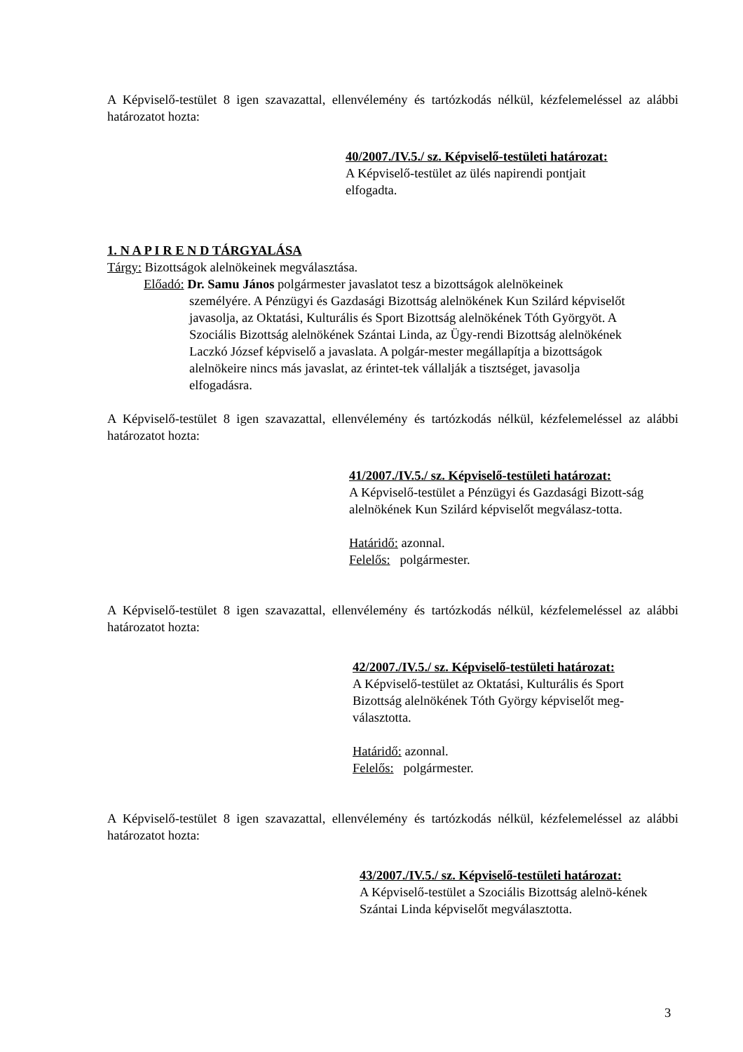A Képviselő-testület 8 igen szavazattal, ellenvélemény és tartózkodás nélkül, kézfelemeléssel az alábbi határozatot hozta:
40/2007./IV.5./ sz. Képviselő-testületi határozat:
A Képviselő-testület az ülés napirendi pontjait elfogadta.
1. N A P I R E N D TÁRGYALÁSA
Tárgy: Bizottságok alelnökeinek megválasztása.
Előadó: Dr. Samu János polgármester javaslatot tesz a bizottságok alelnökeinek
személyére. A Pénzügyi és Gazdasági Bizottság alelnökének Kun Szilárd képviselőt javasolja, az Oktatási, Kulturális és Sport Bizottság alelnökének Tóth Györgyöt. A Szociális Bizottság alelnökének Szántai Linda, az Ügy-rendi Bizottság alelnökének Laczkó József képviselő a javaslata. A polgár-mester megállapítja a bizottságok alelnökeire nincs más javaslat, az érintet-tek vállalják a tisztséget, javasolja elfogadásra.
A Képviselő-testület 8 igen szavazattal, ellenvélemény és tartózkodás nélkül, kézfelemeléssel az alábbi határozatot hozta:
41/2007./IV.5./ sz. Képviselő-testületi határozat:
A Képviselő-testület a Pénzügyi és Gazdasági Bizott-ság alelnökének Kun Szilárd képviselőt megválasz-totta.
Határidő: azonnal.
Felelős: polgármester.
A Képviselő-testület 8 igen szavazattal, ellenvélemény és tartózkodás nélkül, kézfelemeléssel az alábbi határozatot hozta:
42/2007./IV.5./ sz. Képviselő-testületi határozat:
A Képviselő-testület az Oktatási, Kulturális és Sport Bizottság alelnökének Tóth György képviselőt meg-választotta.
Határidő: azonnal.
Felelős: polgármester.
A Képviselő-testület 8 igen szavazattal, ellenvélemény és tartózkodás nélkül, kézfelemeléssel az alábbi határozatot hozta:
43/2007./IV.5./ sz. Képviselő-testületi határozat:
A Képviselő-testület a Szociális Bizottság alelnö-kének Szántai Linda képviselőt megválasztotta.
3